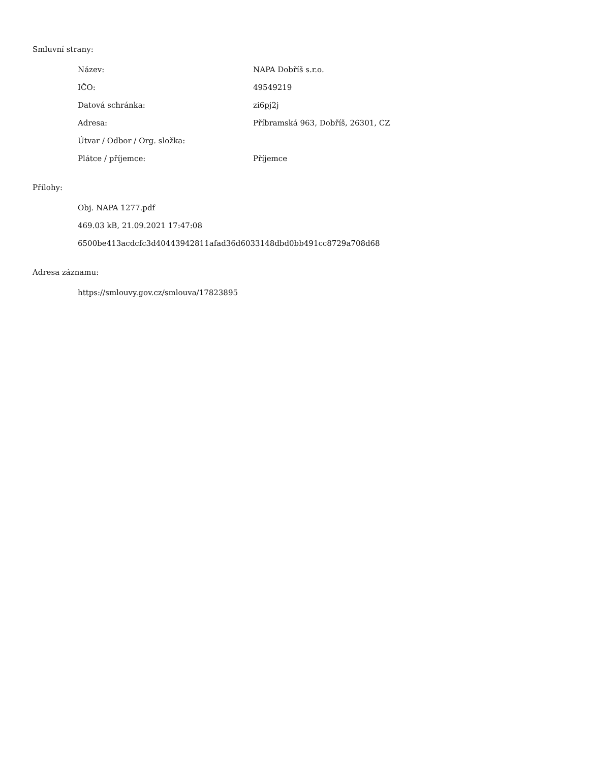Smluvní strany:
| Název: | NAPA Dobříš s.r.o. |
| IČO: | 49549219 |
| Datová schránka: | zi6pj2j |
| Adresa: | Příbramská 963, Dobříš, 26301, CZ |
| Útvar / Odbor / Org. složka: | |
| Plátce / příjemce: | Příjemce |
Přílohy:
Obj. NAPA 1277.pdf
469.03 kB, 21.09.2021 17:47:08
6500be413acdcfc3d40443942811afad36d6033148dbd0bb491cc8729a708d68
Adresa záznamu:
https://smlouvy.gov.cz/smlouva/17823895